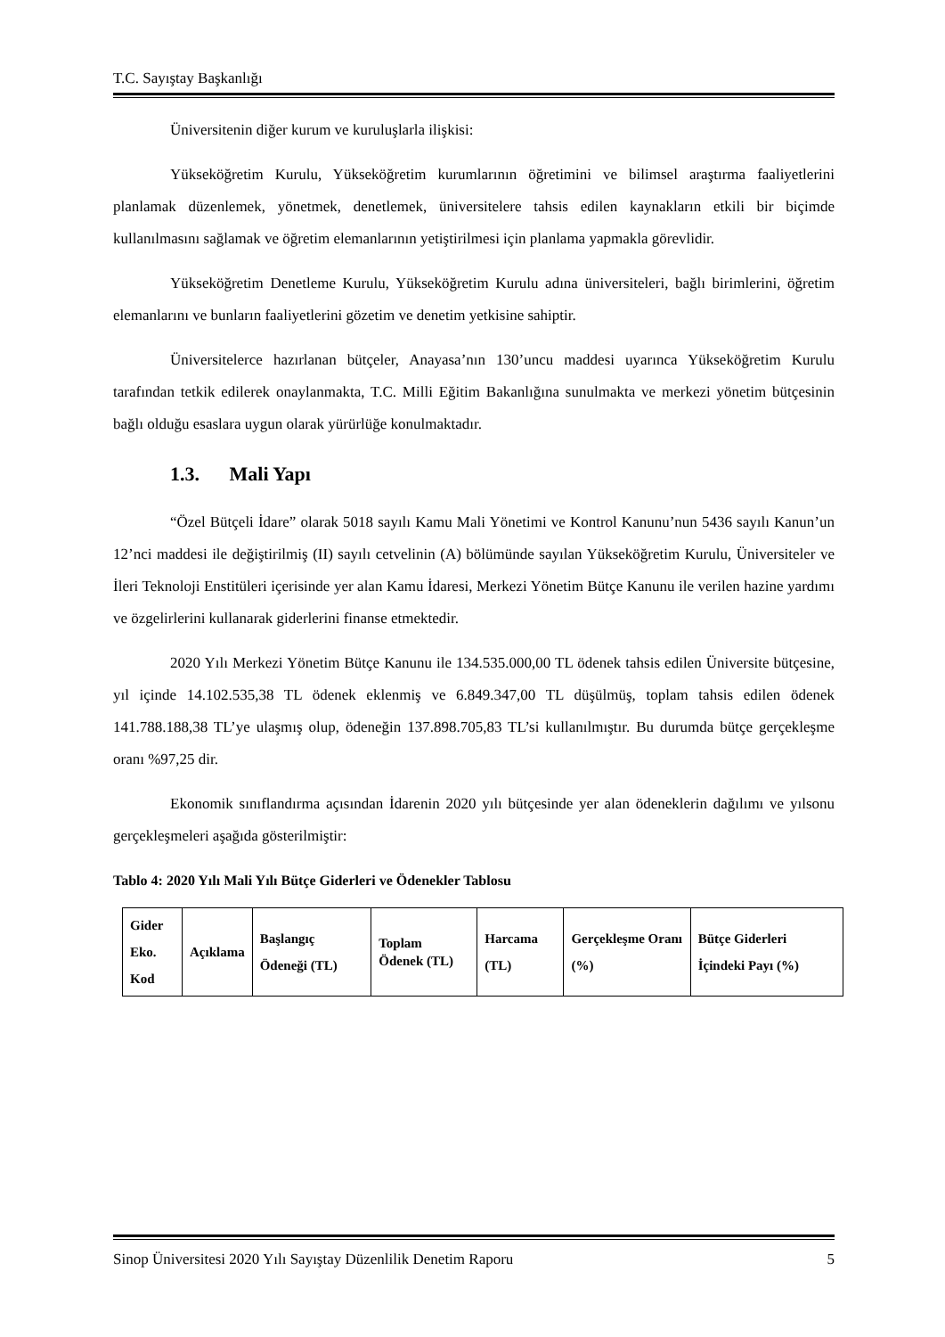T.C. Sayıştay Başkanlığı
Üniversitenin diğer kurum ve kuruluşlarla ilişkisi:
Yükseköğretim Kurulu, Yükseköğretim kurumlarının öğretimini ve bilimsel araştırma faaliyetlerini planlamak düzenlemek, yönetmek, denetlemek, üniversitelere tahsis edilen kaynakların etkili bir biçimde kullanılmasını sağlamak ve öğretim elemanlarının yetiştirilmesi için planlama yapmakla görevlidir.
Yükseköğretim Denetleme Kurulu, Yükseköğretim Kurulu adına üniversiteleri, bağlı birimlerini, öğretim elemanlarını ve bunların faaliyetlerini gözetim ve denetim yetkisine sahiptir.
Üniversitelerce hazırlanan bütçeler, Anayasa’nın 130’uncu maddesi uyarınca Yükseköğretim Kurulu tarafından tetkik edilerek onaylanmakta, T.C. Milli Eğitim Bakanlığına sunulmakta ve merkezi yönetim bütçesinin bağlı olduğu esaslara uygun olarak yürürlüğe konulmaktadır.
1.3. Mali Yapı
“Özel Bütçeli İdare” olarak 5018 sayılı Kamu Mali Yönetimi ve Kontrol Kanunu’nun 5436 sayılı Kanun’un 12’nci maddesi ile değiştirilmiş (II) sayılı cetvelinin (A) bölümünde sayılan Yükseköğretim Kurulu, Üniversiteler ve İleri Teknoloji Enstitüleri içerisinde yer alan Kamu İdaresi, Merkezi Yönetim Bütçe Kanunu ile verilen hazine yardımı ve özgelirlerini kullanarak giderlerini finanse etmektedir.
2020 Yılı Merkezi Yönetim Bütçe Kanunu ile 134.535.000,00 TL ödenek tahsis edilen Üniversite bütçesine, yıl içinde 14.102.535,38 TL ödenek eklenmiş ve 6.849.347,00 TL düşülmüş, toplam tahsis edilen ödenek 141.788.188,38 TL’ye ulaşmış olup, ödeneğin 137.898.705,83 TL’si kullanılmıştır. Bu durumda bütçe gerçekleşme oranı %97,25 dir.
Ekonomik sınıflandırma açısından İdarenin 2020 yılı bütçesinde yer alan ödeneklerin dağılımı ve yılsonu gerçekleşmeleri aşağıda gösterilmiştir:
Tablo 4: 2020 Yılı Mali Yılı Bütçe Giderleri ve Ödenekler Tablosu
| Gider Eko. Kod | Açıklama | Başlangıç Ödeneği (TL) | Toplam Ödenek (TL) | Harcama (TL) | Gerçekleşme Oranı (%) | Bütçe Giderleri İçindeki Payı (%) |
Sinop Üniversitesi 2020 Yılı Sayıştay Düzenlilik Denetim Raporu 5